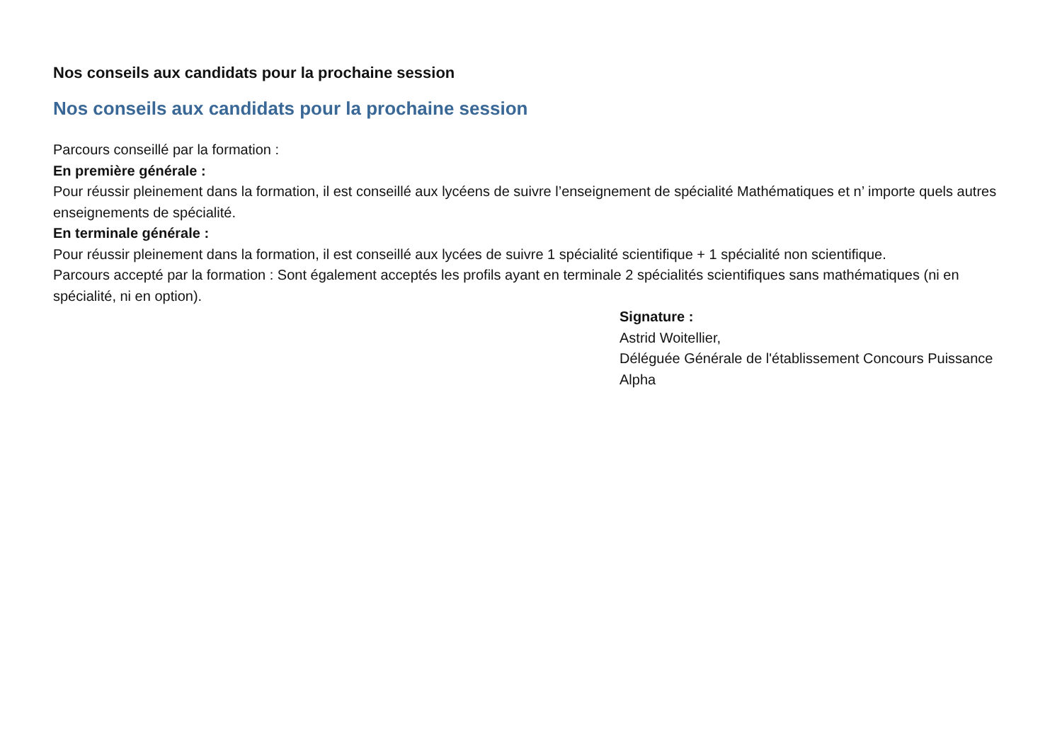Nos conseils aux candidats pour la prochaine session
Nos conseils aux candidats pour la prochaine session
Parcours conseillé par la formation :
En première générale :
Pour réussir pleinement dans la formation, il est conseillé aux lycéens de suivre l’enseignement de spécialité Mathématiques et n’ importe quels autres enseignements de spécialité.
En terminale générale :
Pour réussir pleinement dans la formation, il est conseillé aux lycées de suivre 1 spécialité scientifique + 1 spécialité non scientifique.
Parcours accepté par la formation : Sont également acceptés les profils ayant en terminale 2 spécialités scientifiques sans mathématiques (ni en spécialité, ni en option).
Signature :
Astrid Woitellier,
Déléguée Générale de l'établissement Concours Puissance Alpha